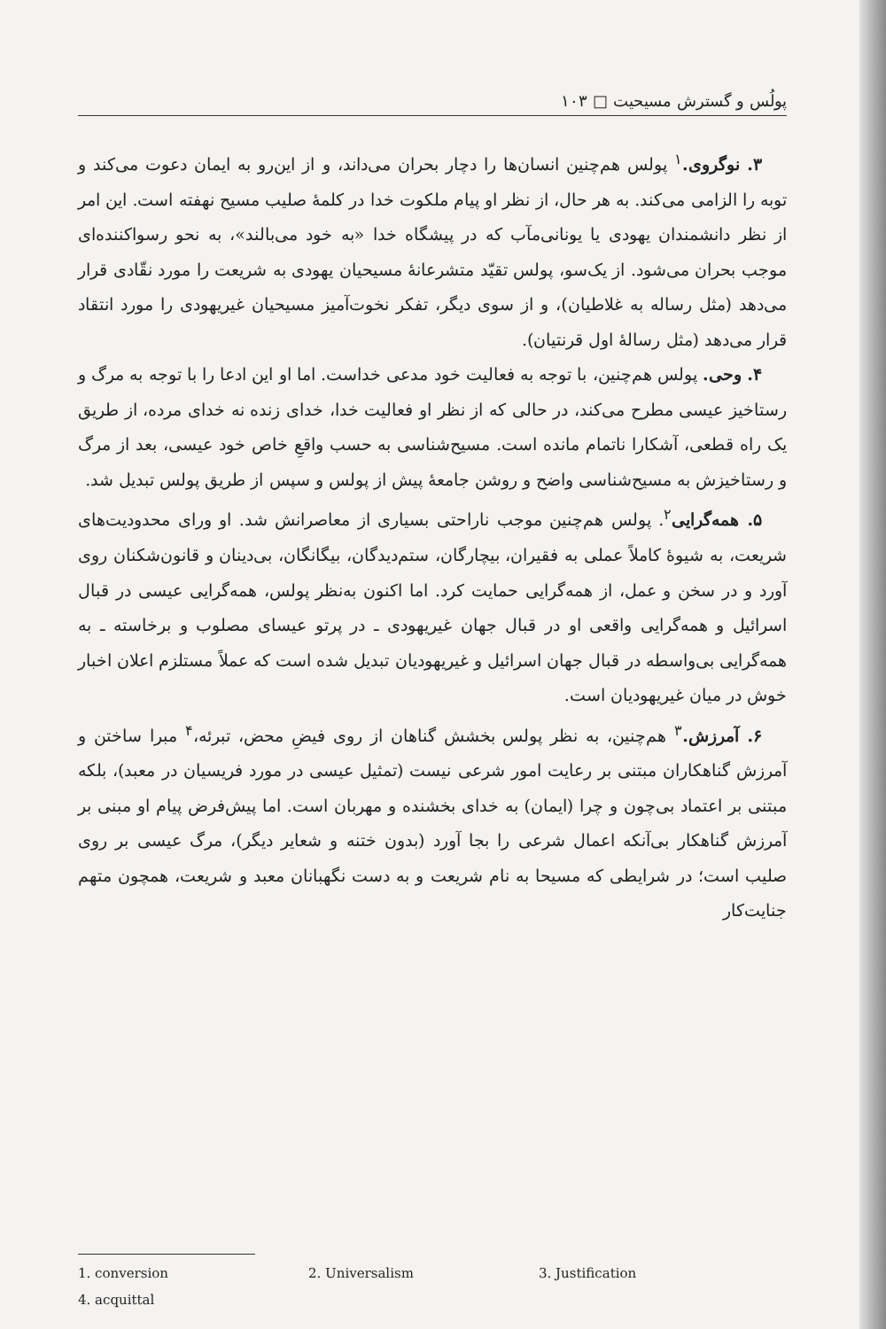پولُس و گسترش مسیحیت □ ۱۰۳
۳. نوگروی.<sup>۱</sup> پولس هم‌چنین انسان‌ها را دچار بحران می‌داند، و از این‌رو به ایمان دعوت می‌کند و توبه را الزامی می‌کند. به هر حال، از نظر او پیام ملکوت خدا در کلمهٔ صلیب مسیح نهفته است. این امر از نظر دانشمندان یهودی یا یونانی‌مآب که در پیشگاه خدا «به خود می‌بالند»، به نحو رسواکننده‌ای موجب بحران می‌شود. از یک‌سو، پولس تقیّد متشرعانهٔ مسیحیان یهودی به شریعت را مورد نقّادی قرار می‌دهد (مثل رساله به غلاطیان)، و از سوی دیگر، تفکر نخوت‌آمیز مسیحیان غیریهودی را مورد انتقاد قرار می‌دهد (مثل رسالهٔ اول قرنتیان).
۴. وحی. پولس هم‌چنین، با توجه به فعالیت خود مدعی خداست. اما او این ادعا را با توجه به مرگ و رستاخیز عیسی مطرح می‌کند، در حالی که از نظر او فعالیت خدا، خدای زنده نه خدای مرده، از طریق یک راه قطعی، آشکارا ناتمام مانده است. مسیح‌شناسی به حسب واقعِ خاص خود عیسی، بعد از مرگ و رستاخیزش به مسیح‌شناسی واضح و روشن جامعهٔ پیش از پولس و سپس از طریق پولس تبدیل شد.
۵. همه‌گرایی<sup>۲</sup>. پولس هم‌چنین موجب ناراحتی بسیاری از معاصرانش شد. او ورای محدودیت‌های شریعت، به شیوهٔ کاملاً عملی به فقیران، بیچارگان، ستم‌دیدگان، بیگانگان، بی‌دینان و قانون‌شکنان روی آورد و در سخن و عمل، از همه‌گرایی حمایت کرد. اما اکنون به‌نظر پولس، همه‌گرایی عیسی در قبال اسرائیل و همه‌گرایی واقعی او در قبال جهان غیریهودی ـ در پرتو عیسای مصلوب و برخاسته ـ به همه‌گرایی بی‌واسطه در قبال جهان اسرائیل و غیریهودیان تبدیل شده است که عملاً مستلزم اعلان اخبار خوش در میان غیریهودیان است.
۶. آمرزش.<sup>۳</sup> هم‌چنین، به نظر پولس بخشش گناهان از روی فیضِ محض، تبرئه،<sup>۴</sup> مبرا ساختن و آمرزش گناهکاران مبتنی بر رعایت امور شرعی نیست (تمثیل عیسی در مورد فریسیان در معبد)، بلکه مبتنی بر اعتماد بی‌چون و چرا (ایمان) به خدای بخشنده و مهربان است. اما پیش‌فرض پیام او مبنی بر آمرزش گناهکار بی‌آنکه اعمال شرعی را بجا آورد (بدون ختنه و شعایر دیگر)، مرگ عیسی بر روی صلیب است؛ در شرایطی که مسیحا به نام شریعت و به دست نگهبانان معبد و شریعت، همچون متهم جنایت‌کار
1. conversion 2. Universalism 3. Justification
4. acquittal